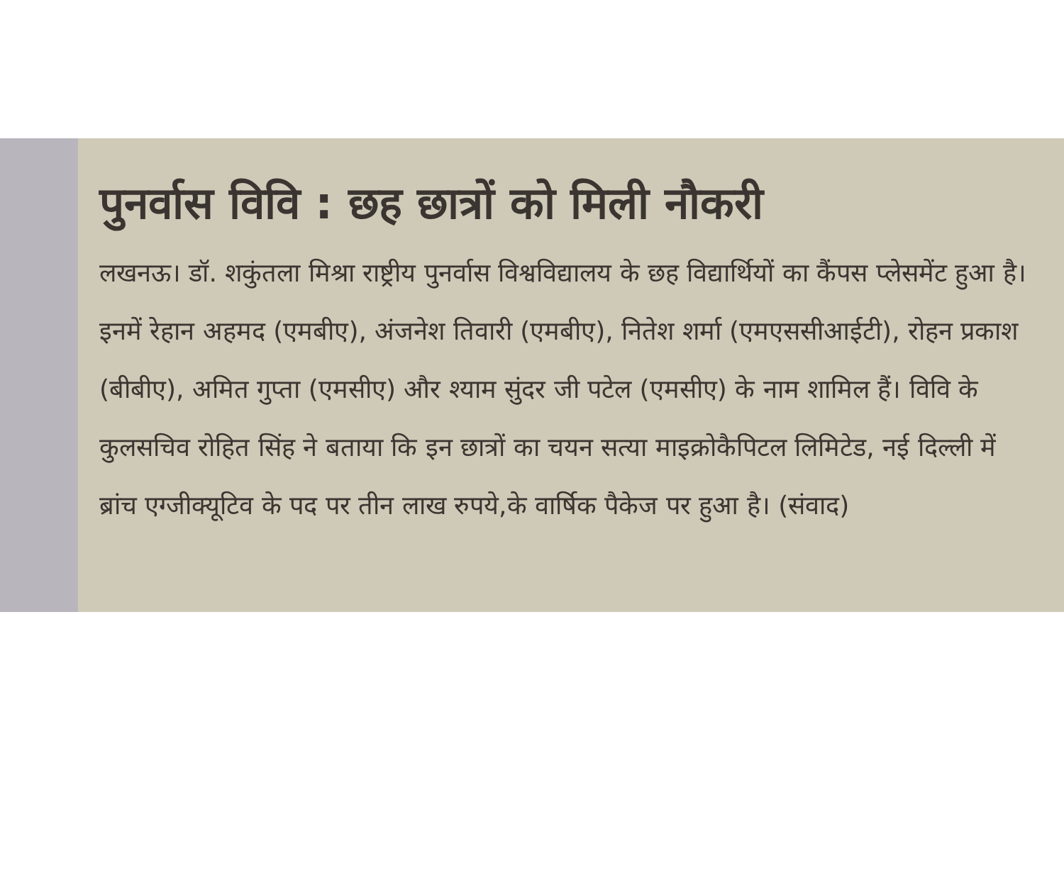पुनर्वास विवि : छह छात्रों को मिली नौकरी
लखनऊ। डॉ. शकुंतला मिश्रा राष्ट्रीय पुनर्वास विश्वविद्यालय के छह विद्यार्थियों का कैंपस प्लेसमेंट हुआ है। इनमें रेहान अहमद (एमबीए), अंजनेश तिवारी (एमबीए), नितेश शर्मा (एमएससीआईटी), रोहन प्रकाश (बीबीए), अमित गुप्ता (एमसीए) और श्याम सुंदर जी पटेल (एमसीए) के नाम शामिल हैं। विवि के कुलसचिव रोहित सिंह ने बताया कि इन छात्रों का चयन सत्या माइक्रोकैपिटल लिमिटेड, नई दिल्ली में ब्रांच एग्जीक्यूटिव के पद पर तीन लाख रुपये,के वार्षिक पैकेज पर हुआ है। (संवाद)